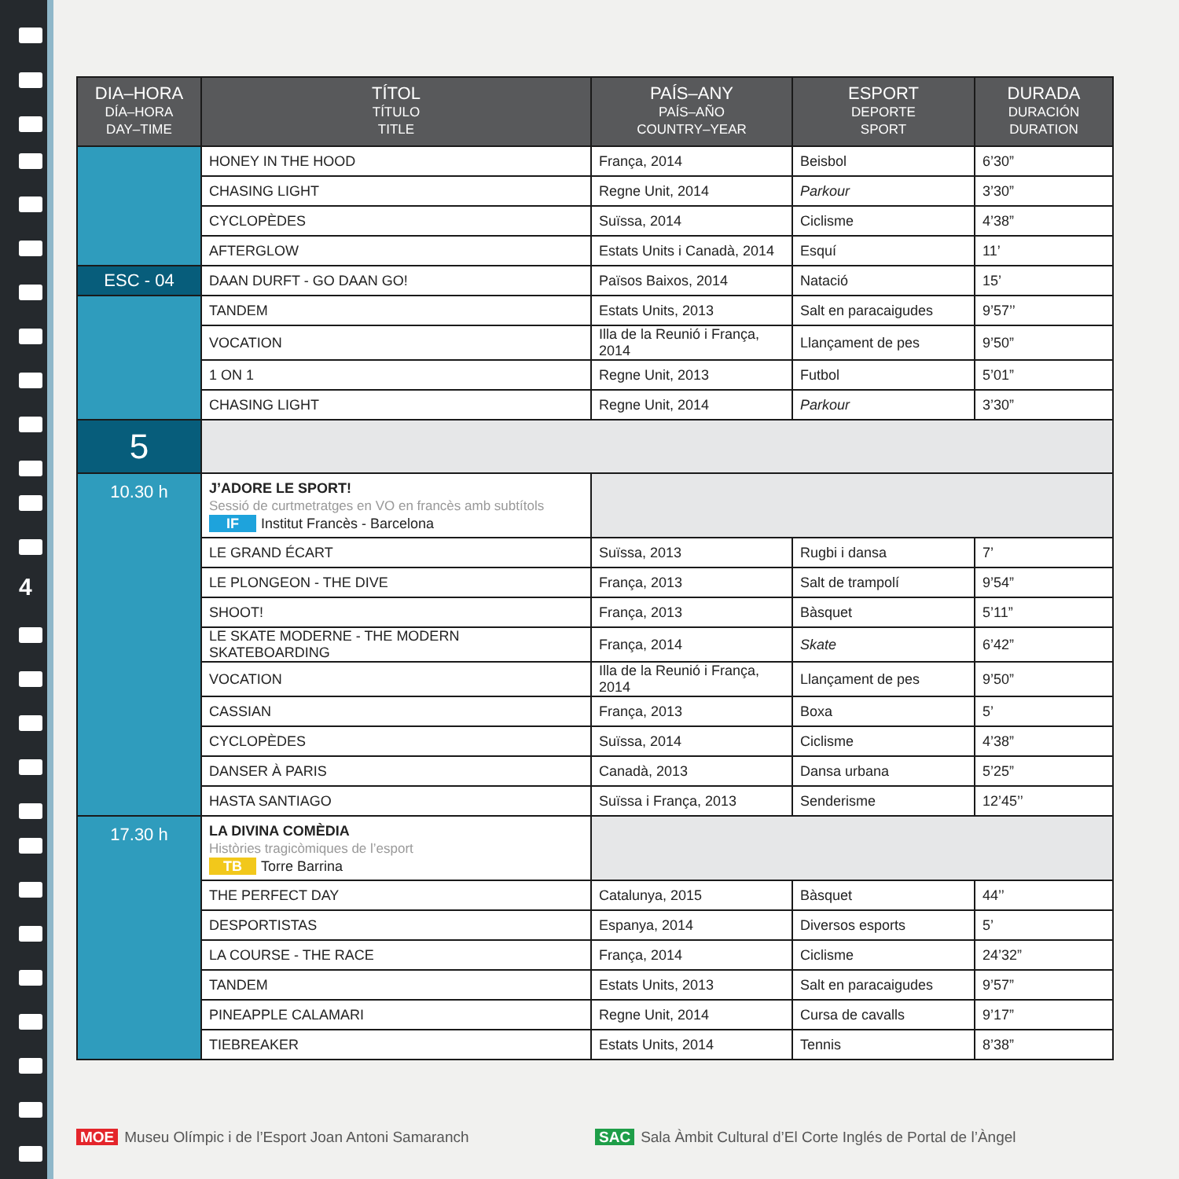4
| DIA–HORA DÍA–HORA DAY–TIME | TÍTOL TÍTULO TITLE | PAÍS–ANY PAÍS–AÑO COUNTRY–YEAR | ESPORT DEPORTE SPORT | DURADA DURACIÓN DURATION |
| --- | --- | --- | --- | --- |
| | HONEY IN THE HOOD | França, 2014 | Beisbol | 6’30” |
| | CHASING LIGHT | Regne Unit, 2014 | Parkour | 3’30” |
| | CYCLOPÈDES | Suïssa, 2014 | Ciclisme | 4’38” |
| | AFTERGLOW | Estats Units i Canadà, 2014 | Esquí | 11’ |
| ESC - 04 | DAAN DURFT - GO DAAN GO! | Països Baixos, 2014 | Natació | 15’ |
| | TANDEM | Estats Units, 2013 | Salt en paracaigudes | 9’57’’ |
| | VOCATION | Illa de la Reunió i França, 2014 | Llançament de pes | 9’50” |
| | 1 ON 1 | Regne Unit, 2013 | Futbol | 5’01” |
| | CHASING LIGHT | Regne Unit, 2014 | Parkour | 3’30” |
| 5 | | | | |
| 10.30 h | J’ADORE LE SPORT! Sessió de curtmetratges en VO en francès amb subtítols IF Institut Francès - Barcelona | | | |
| | LE GRAND ÉCART | Suïssa, 2013 | Rugbi i dansa | 7’ |
| | LE PLONGEON - THE DIVE | França, 2013 | Salt de trampolí | 9’54” |
| | SHOOT! | França, 2013 | Bàsquet | 5’11” |
| | LE SKATE MODERNE - THE MODERN SKATEBOARDING | França, 2014 | Skate | 6’42” |
| | VOCATION | Illa de la Reunió i França, 2014 | Llançament de pes | 9’50” |
| | CASSIAN | França, 2013 | Boxa | 5’ |
| | CYCLOPÈDES | Suïssa, 2014 | Ciclisme | 4’38” |
| | DANSER À PARIS | Canadà, 2013 | Dansa urbana | 5’25” |
| | HASTA SANTIAGO | Suïssa i França, 2013 | Senderisme | 12’45’’ |
| 17.30 h | LA DIVINA COMÈDIA Històries tragicòmiques de l’esport TB Torre Barrina | | | |
| | THE PERFECT DAY | Catalunya, 2015 | Bàsquet | 44’’ |
| | DESPORTISTAS | Espanya, 2014 | Diversos esports | 5’ |
| | LA COURSE - THE RACE | França, 2014 | Ciclisme | 24’32” |
| | TANDEM | Estats Units, 2013 | Salt en paracaigudes | 9’57” |
| | PINEAPPLE CALAMARI | Regne Unit, 2014 | Cursa de cavalls | 9’17” |
| | TIEBREAKER | Estats Units, 2014 | Tennis | 8’38” |
MOE Museu Olímpic i de l’Esport Joan Antoni Samaranch
SAC Sala Àmbit Cultural d’El Corte Inglés de Portal de l’Àngel